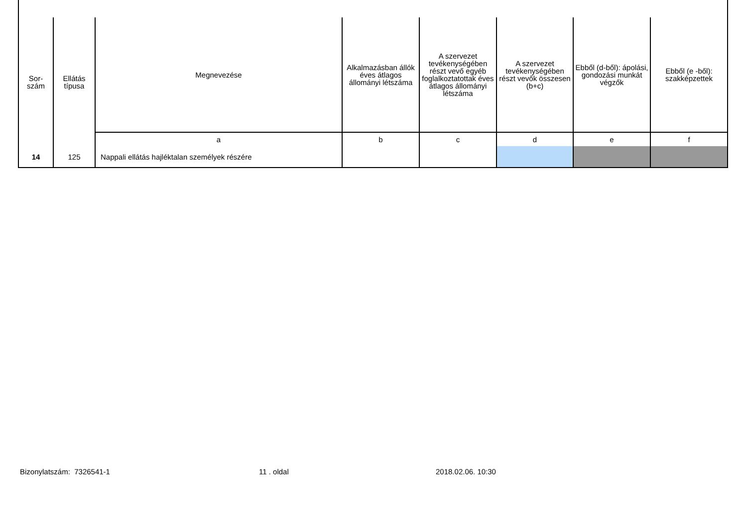| Sor- szám | Ellátás típusa | Megnevezése | Alkalmazásban állók éves átlagos állományi létszáma | A szervezet tevékenységében részt vevő egyéb foglalkoztatottak éves átlagos állományi létszáma | A szervezet tevékenységében részt vevők összesen (b+c) | Ebből (d-ből): ápolási, gondozási munkát végzők | Ebből (e -ből): szakképzettek |
| --- | --- | --- | --- | --- | --- | --- | --- |
| | | a | b | c | d | e | f |
| 14 | 125 | Nappali ellátás hajléktalan személyek részére | | | | | |
Bizonylatszám: 7326541-1 11 . oldal 2018.02.06. 10:30